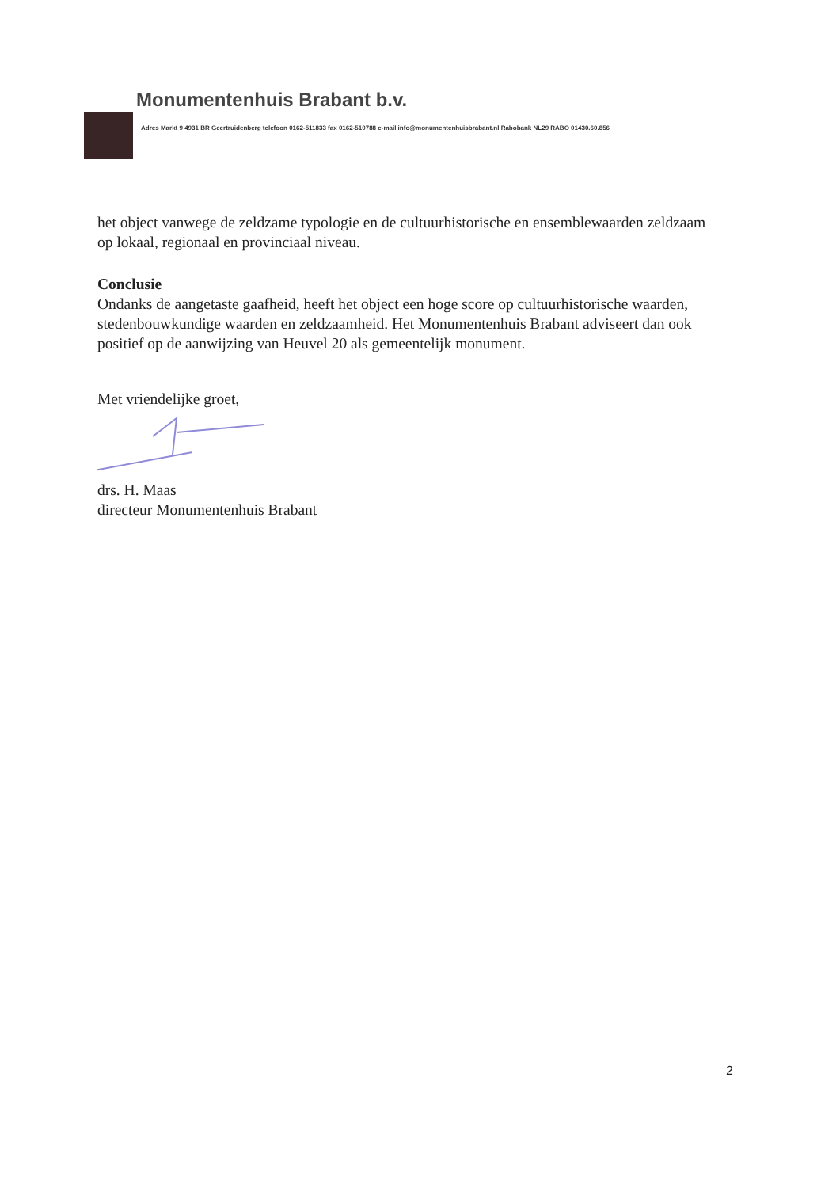Monumentenhuis Brabant b.v.
Adres Markt 9 4931 BR Geertruidenberg telefoon 0162-511833 fax 0162-510788 e-mail info@monumentenhuisbrabant.nl Rabobank NL29 RABO 01430.60.856
het object vanwege de zeldzame typologie en de cultuurhistorische en ensemblewaarden zeldzaam op lokaal, regionaal en provinciaal niveau.
Conclusie
Ondanks de aangetaste gaafheid, heeft het object een hoge score op cultuurhistorische waarden, stedenbouwkundige waarden en zeldzaamheid. Het Monumentenhuis Brabant adviseert dan ook positief op de aanwijzing van Heuvel 20 als gemeentelijk monument.
Met vriendelijke groet,
drs. H. Maas
directeur Monumentenhuis Brabant
2